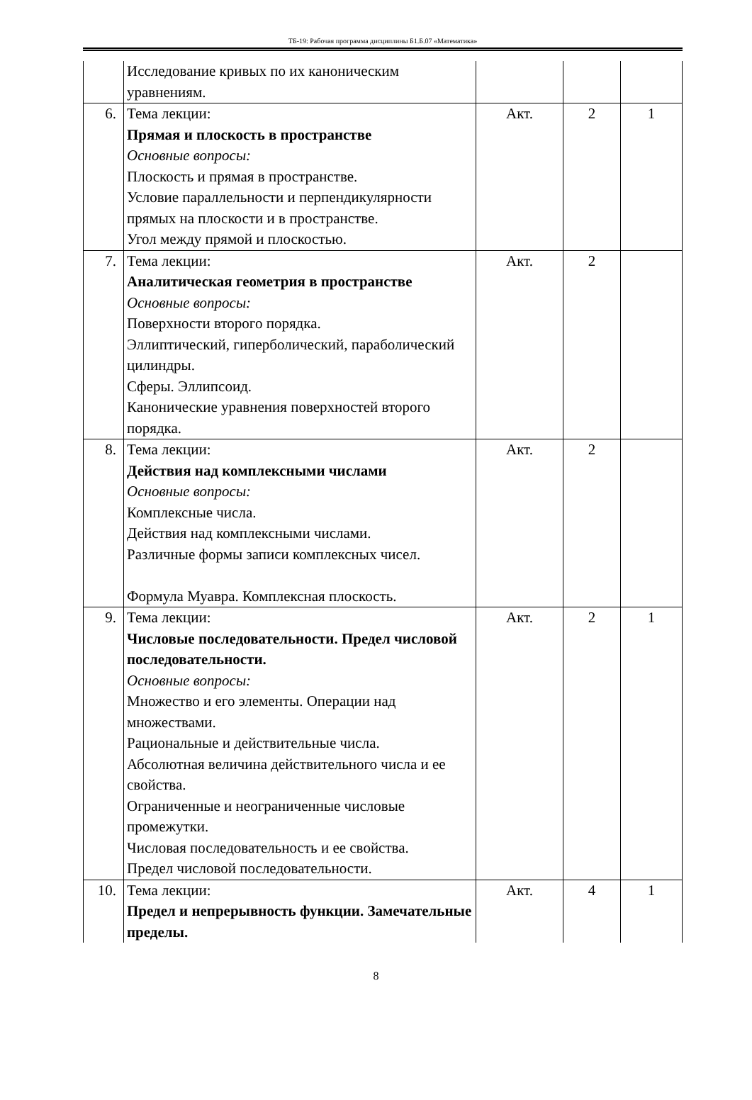ТБ-19: Рабочая программа дисциплины Б1.Б.07 «Математика»
| | Исследование кривых по их каноническим уравнениям. | | | |
| 6. | Тема лекции: Прямая и плоскость в пространстве Основные вопросы: Плоскость и прямая в пространстве. Условие параллельности и перпендикулярности прямых на плоскости и в пространстве. Угол между прямой и плоскостью. | Акт. | 2 | 1 |
| 7. | Тема лекции: Аналитическая геометрия в пространстве Основные вопросы: Поверхности второго порядка. Эллиптический, гиперболический, параболический цилиндры. Сферы. Эллипсоид. Канонические уравнения поверхностей второго порядка. | Акт. | 2 | |
| 8. | Тема лекции: Действия над комплексными числами Основные вопросы: Комплексные числа. Действия над комплексными числами. Различные формы записи комплексных чисел. Формула Муавра. Комплексная плоскость. | Акт. | 2 | |
| 9. | Тема лекции: Числовые последовательности. Предел числовой последовательности. Основные вопросы: Множество и его элементы. Операции над множествами. Рациональные и действительные числа. Абсолютная величина действительного числа и ее свойства. Ограниченные и неограниченные числовые промежутки. Числовая последовательность и ее свойства. Предел числовой последовательности. | Акт. | 2 | 1 |
| 10. | Тема лекции: Предел и непрерывность функции. Замечательные пределы. | Акт. | 4 | 1 |
8